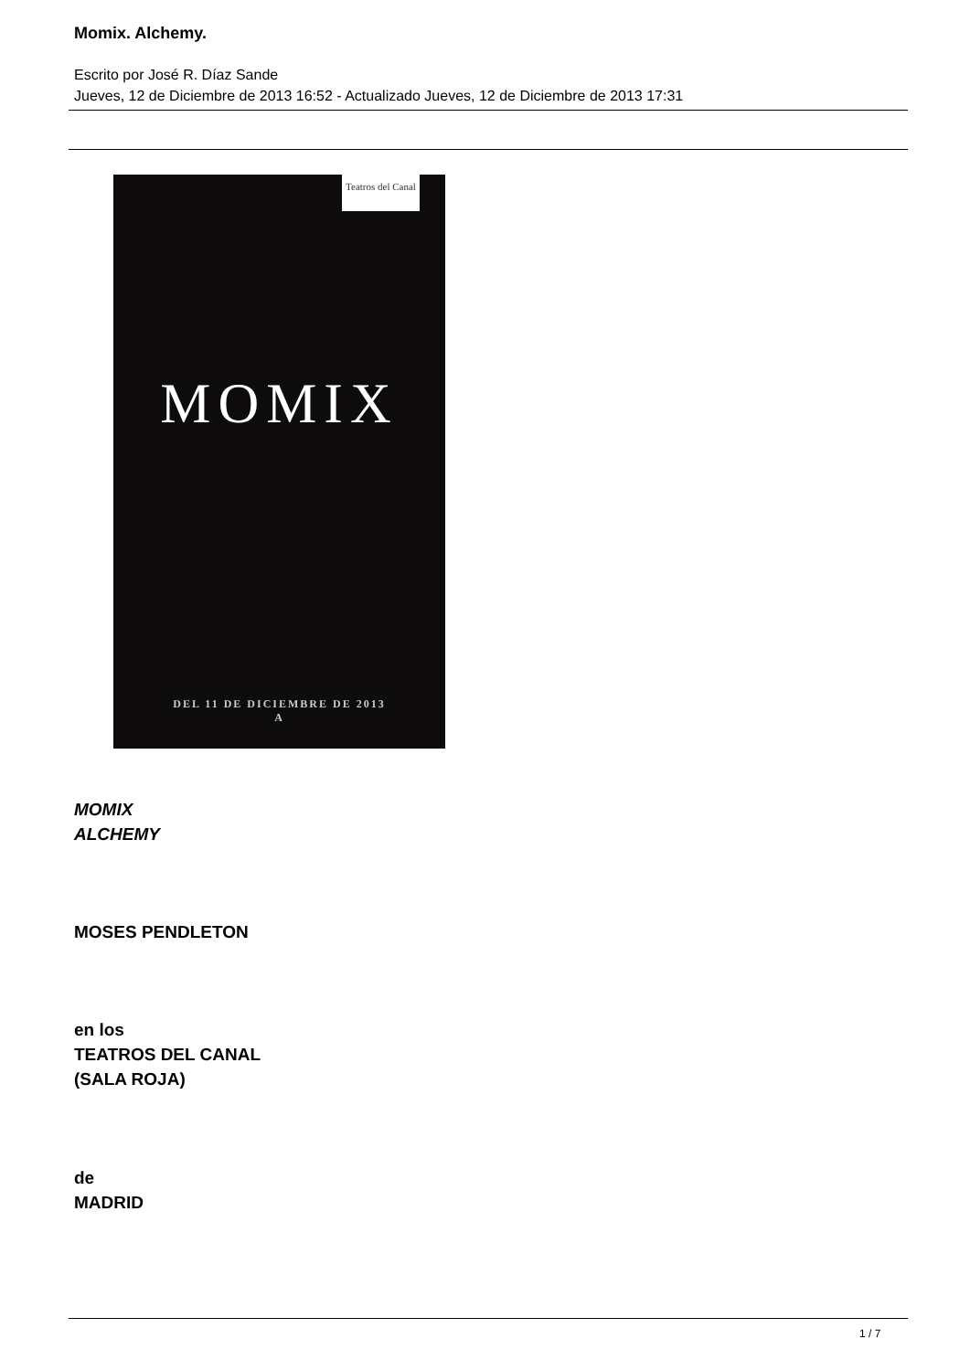Momix. Alchemy.
Escrito por José R. Díaz Sande
Jueves, 12 de Diciembre de 2013 16:52 - Actualizado Jueves, 12 de Diciembre de 2013 17:31
Teatros del Canal
MOMIX
DEL 11 DE DICIEMBRE DE 2013
A
MOMIX
ALCHEMY
MOSES PENDLETON
en los
TEATROS DEL CANAL
(SALA ROJA)
de
MADRID
1 / 7